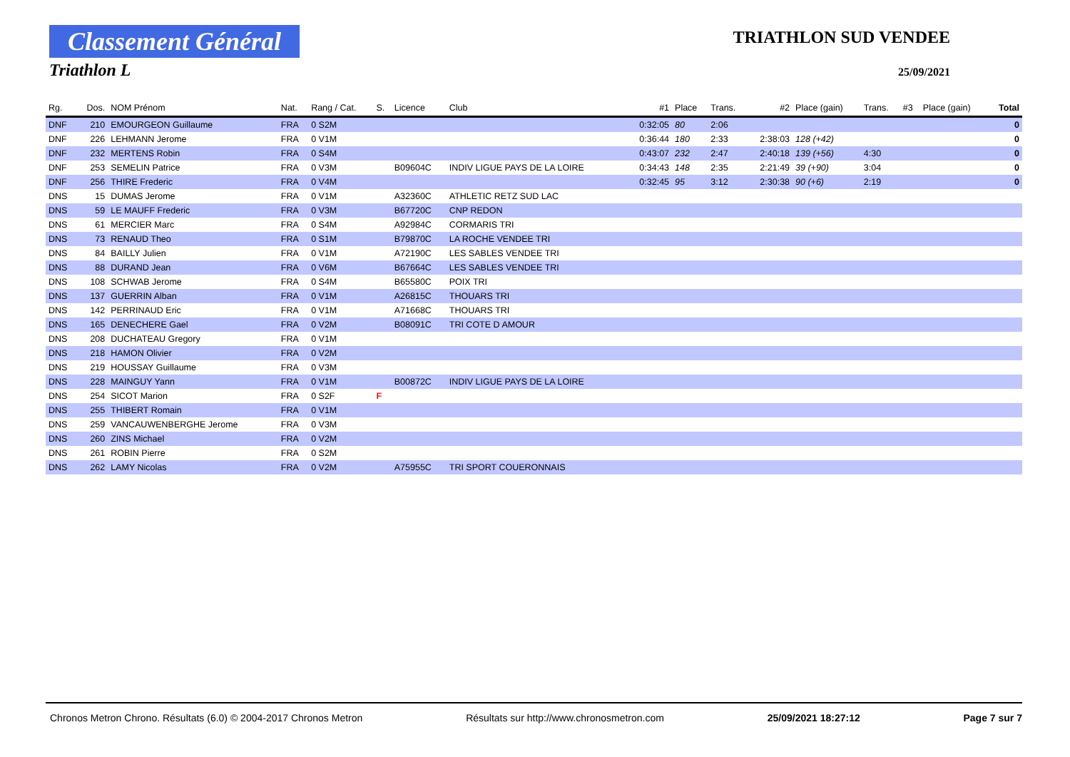Classement Général
Triathlon L
TRIATHLON SUD VENDEE
25/09/2021
| Rg. | Dos. | NOM Prénom | Nat. | Rang / Cat. | S. | Licence | Club | #1 | Place | Trans. | #2 | Place (gain) | Trans. | #3 | Place (gain) | Total |
| --- | --- | --- | --- | --- | --- | --- | --- | --- | --- | --- | --- | --- | --- | --- | --- | --- |
| DNF | 210 | EMOURGEON Guillaume | FRA | 0 S2M | | | | 0:32:05 | 80 | 2:06 | | | | | | 0 |
| DNF | 226 | LEHMANN Jerome | FRA | 0 V1M | | | | 0:36:44 | 180 | 2:33 | 2:38:03 | 128 (+42) | | | | 0 |
| DNF | 232 | MERTENS Robin | FRA | 0 S4M | | | | 0:43:07 | 232 | 2:47 | 2:40:18 | 139 (+56) | 4:30 | | | 0 |
| DNF | 253 | SEMELIN Patrice | FRA | 0 V3M | | B09604C | INDIV LIGUE PAYS DE LA LOIRE | 0:34:43 | 148 | 2:35 | 2:21:49 | 39 (+90) | 3:04 | | | 0 |
| DNF | 256 | THIRE Frederic | FRA | 0 V4M | | | | 0:32:45 | 95 | 3:12 | 2:30:38 | 90 (+6) | 2:19 | | | 0 |
| DNS | 15 | DUMAS Jerome | FRA | 0 V1M | | A32360C | ATHLETIC RETZ SUD LAC | | | | | | | | | |
| DNS | 59 | LE MAUFF Frederic | FRA | 0 V3M | | B67720C | CNP REDON | | | | | | | | | |
| DNS | 61 | MERCIER Marc | FRA | 0 S4M | | A92984C | CORMARIS TRI | | | | | | | | | |
| DNS | 73 | RENAUD Theo | FRA | 0 S1M | | B79870C | LA ROCHE VENDEE TRI | | | | | | | | | |
| DNS | 84 | BAILLY Julien | FRA | 0 V1M | | A72190C | LES SABLES VENDEE TRI | | | | | | | | | |
| DNS | 88 | DURAND Jean | FRA | 0 V6M | | B67664C | LES SABLES VENDEE TRI | | | | | | | | | |
| DNS | 108 | SCHWAB Jerome | FRA | 0 S4M | | B65580C | POIX TRI | | | | | | | | | |
| DNS | 137 | GUERRIN Alban | FRA | 0 V1M | | A26815C | THOUARS TRI | | | | | | | | | |
| DNS | 142 | PERRINAUD Eric | FRA | 0 V1M | | A71668C | THOUARS TRI | | | | | | | | | |
| DNS | 165 | DENECHERE Gael | FRA | 0 V2M | | B08091C | TRI COTE D AMOUR | | | | | | | | | |
| DNS | 208 | DUCHATEAU Gregory | FRA | 0 V1M | | | | | | | | | | | | |
| DNS | 218 | HAMON Olivier | FRA | 0 V2M | | | | | | | | | | | | |
| DNS | 219 | HOUSSAY Guillaume | FRA | 0 V3M | | | | | | | | | | | | |
| DNS | 228 | MAINGUY Yann | FRA | 0 V1M | | B00872C | INDIV LIGUE PAYS DE LA LOIRE | | | | | | | | | |
| DNS | 254 | SICOT Marion | FRA | 0 S2F | F | | | | | | | | | | | |
| DNS | 255 | THIBERT Romain | FRA | 0 V1M | | | | | | | | | | | | |
| DNS | 259 | VANCAUWENBERGHE Jerome | FRA | 0 V3M | | | | | | | | | | | | |
| DNS | 260 | ZINS Michael | FRA | 0 V2M | | | | | | | | | | | | |
| DNS | 261 | ROBIN Pierre | FRA | 0 S2M | | | | | | | | | | | | |
| DNS | 262 | LAMY Nicolas | FRA | 0 V2M | | A75955C | TRI SPORT COUERONNAIS | | | | | | | | | |
Chronos Metron Chrono. Résultats (6.0) © 2004-2017 Chronos Metron Résultats sur http://www.chronosmetron.com 25/09/2021 18:27:12 Page 7 sur 7